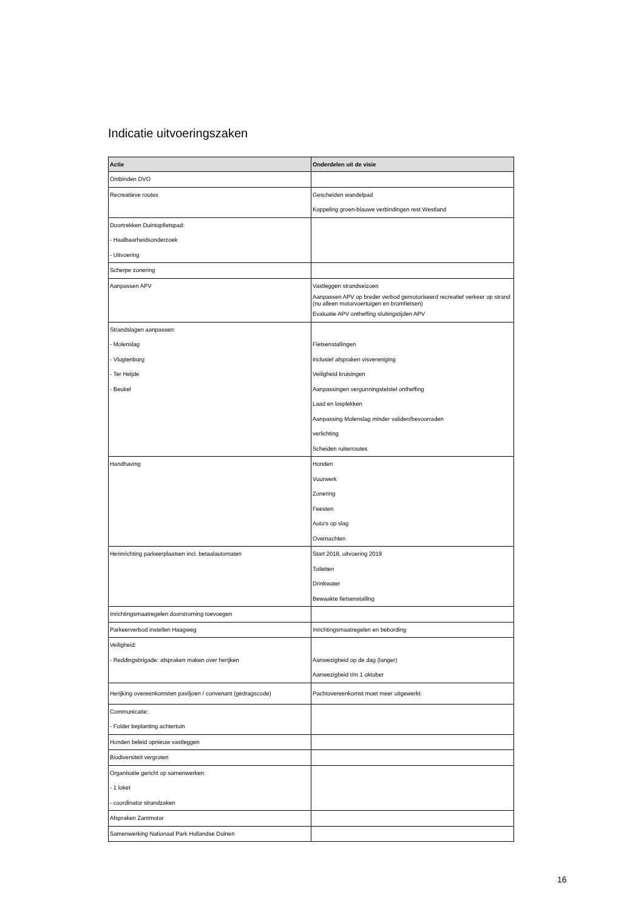Indicatie uitvoeringszaken
| Actie | Onderdelen uit de visie |
| --- | --- |
| Ontbinden DVO | |
| Recreatieve routes | Gescheiden wandelpad Koppeling groen-blauwe verbindingen rest Westland |
| Doortrekken Duintopfietspad: - Haalbaarheidsonderzoek - Uitvoering | |
| Scherpe zonering | |
| Aanpassen APV | Vastleggen strandseizoen Aanpassen APV op breder verbod gemotoriseerd recreatief verkeer op strand (nu alleen motorvoertuigen en bromfietsen) Evaluatie APV ontheffing sluitingstijden APV |
| Strandslagen aanpassen: - Molenslag - Vlugtenburg - Ter Heijde - Beukel | Fietsenstallingen inclusief afspraken visvereniging Veiligheid kruisingen Aanpassingen vergunningstelstel ontheffing Laad en losplekken Aanpassing Molenslag minder validen/bevoorraden verlichting Scheiden ruiterroutes |
| Handhaving | Honden Vuurwerk Zonering Feesten Auto's op slag Overnachten |
| Herinrichting parkeerplaatsen incl. betaalautomaten | Start 2018, uitvoering 2019 Toiletten Drinkwater Bewaakte fietsenstalling |
| Inrichtingsmaatregelen doorstroming toevoegen | |
| Parkeerverbod instellen Haagweg | Inrichtingsmaatregelen en bebording |
| Veiligheid: - Reddingsbrigade: afspraken maken over herijken | Aanwezigheid op de dag (langer) Aanwezigheid t/m 1 oktober |
| Herijking overeenkomsten paviljoen / convenant (gedragscode) | Pachtovereenkomst moet meer uitgewerkt |
| Communicatie: - Folder beplanting achtertuin | |
| Honden beleid opnieuw vastleggen | |
| Biodiversiteit vergroten | |
| Organisatie gericht op samenwerken: - 1 loket - coordinator strandzaken | |
| Afspraken Zantmotor | |
| Samenwerking Nationaal Park Hollandse Duinen | |
16